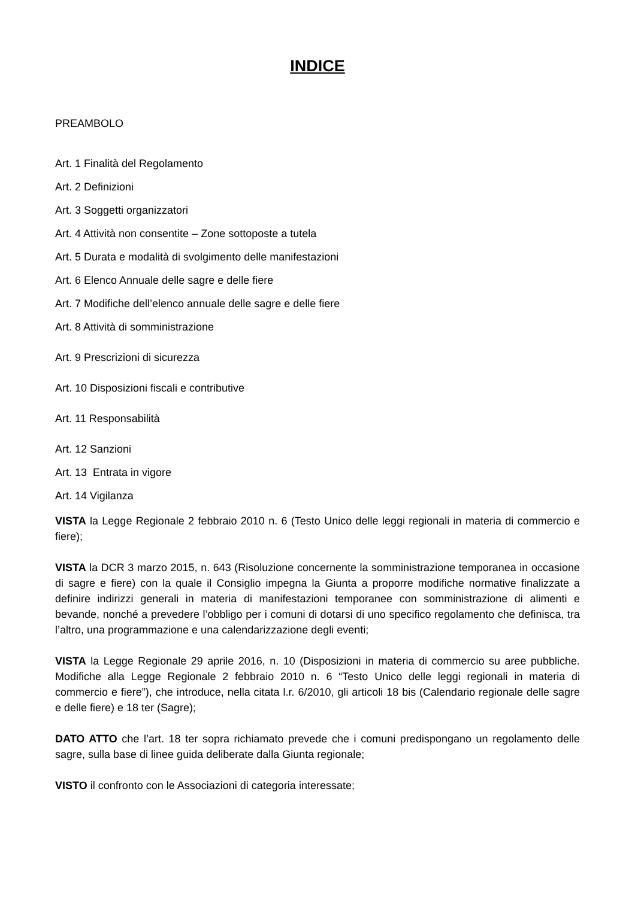INDICE
PREAMBOLO
Art. 1 Finalità del Regolamento
Art. 2 Definizioni
Art. 3 Soggetti organizzatori
Art. 4 Attività non consentite – Zone sottoposte a tutela
Art. 5 Durata e modalità di svolgimento delle manifestazioni
Art. 6 Elenco Annuale delle sagre e delle fiere
Art. 7 Modifiche dell’elenco annuale delle sagre e delle fiere
Art. 8 Attività di somministrazione
Art. 9 Prescrizioni di sicurezza
Art. 10 Disposizioni fiscali e contributive
Art. 11 Responsabilità
Art. 12 Sanzioni
Art. 13 Entrata in vigore
Art. 14 Vigilanza
VISTA la Legge Regionale 2 febbraio 2010 n. 6 (Testo Unico delle leggi regionali in materia di commercio e fiere);
VISTA la DCR 3 marzo 2015, n. 643 (Risoluzione concernente la somministrazione temporanea in occasione di sagre e fiere) con la quale il Consiglio impegna la Giunta a proporre modifiche normative finalizzate a definire indirizzi generali in materia di manifestazioni temporanee con somministrazione di alimenti e bevande, nonché a prevedere l’obbligo per i comuni di dotarsi di uno specifico regolamento che definisca, tra l’altro, una programmazione e una calendarizzazione degli eventi;
VISTA la Legge Regionale 29 aprile 2016, n. 10 (Disposizioni in materia di commercio su aree pubbliche. Modifiche alla Legge Regionale 2 febbraio 2010 n. 6 “Testo Unico delle leggi regionali in materia di commercio e fiere”), che introduce, nella citata l.r. 6/2010, gli articoli 18 bis (Calendario regionale delle sagre e delle fiere) e 18 ter (Sagre);
DATO ATTO che l’art. 18 ter sopra richiamato prevede che i comuni predispongano un regolamento delle sagre, sulla base di linee guida deliberate dalla Giunta regionale;
VISTO il confronto con le Associazioni di categoria interessate;